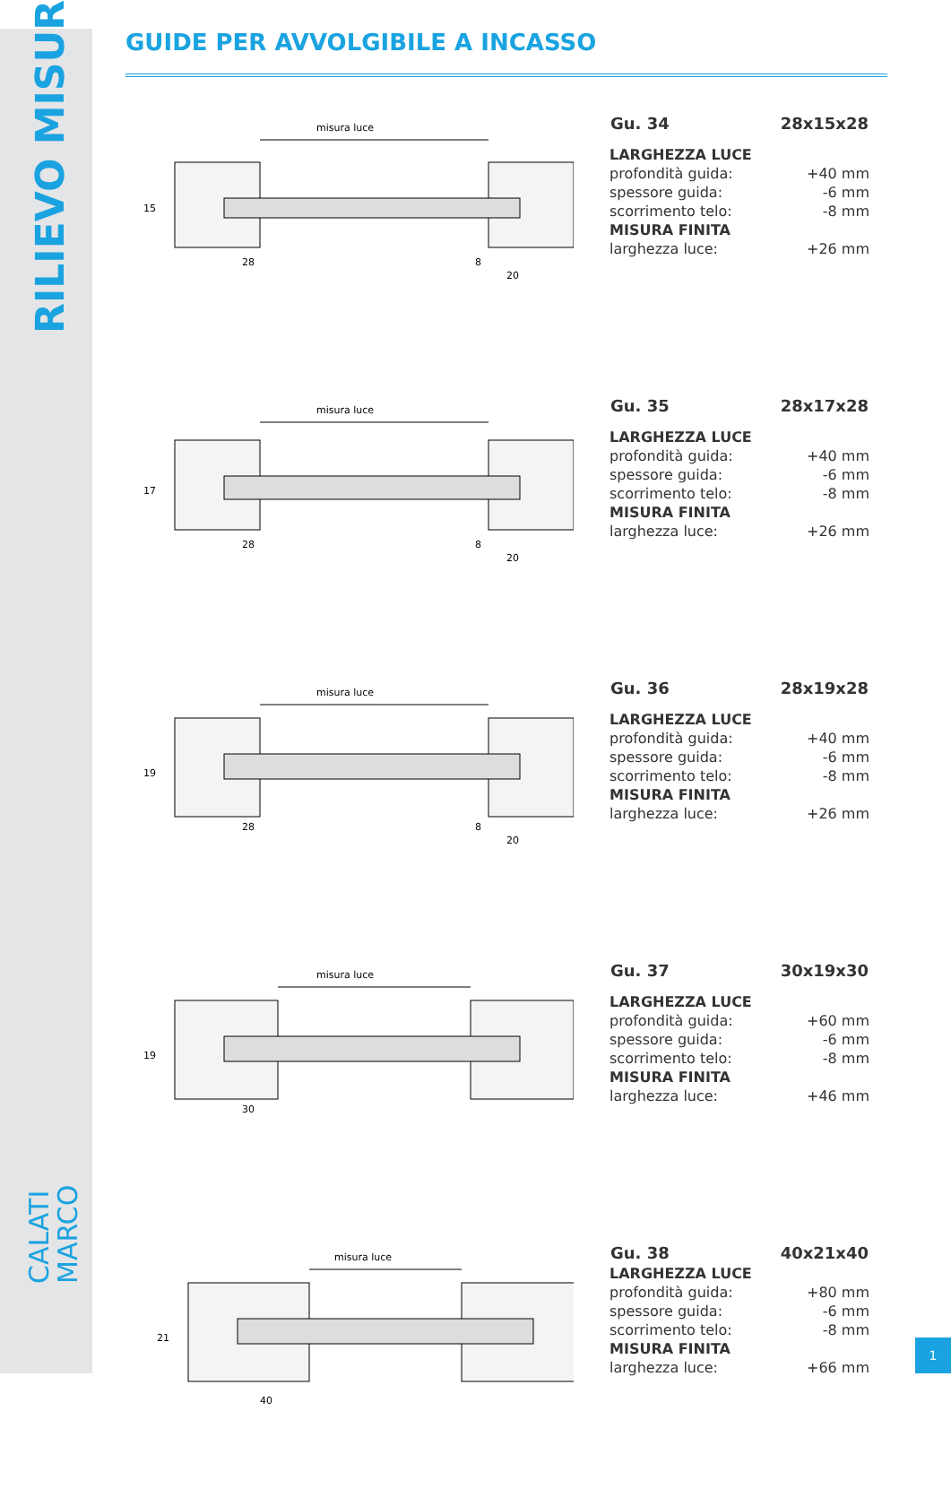RILIEVO MISURE
CALATI
MARCO
GUIDE PER AVVOLGIBILE A INCASSO
misura luce
15
28
8
20
| Gu. 34 | 28x15x28 |
| --- | --- |
| LARGHEZZA LUCE | |
| profondità guida: | +40 mm |
| spessore guida: | -6 mm |
| scorrimento telo: | -8 mm |
| MISURA FINITA | |
| larghezza luce: | +26 mm |
misura luce
17
28
8
20
| Gu. 35 | 28x17x28 |
| --- | --- |
| LARGHEZZA LUCE | |
| profondità guida: | +40 mm |
| spessore guida: | -6 mm |
| scorrimento telo: | -8 mm |
| MISURA FINITA | |
| larghezza luce: | +26 mm |
misura luce
19
28
8
20
| Gu. 36 | 28x19x28 |
| --- | --- |
| LARGHEZZA LUCE | |
| profondità guida: | +40 mm |
| spessore guida: | -6 mm |
| scorrimento telo: | -8 mm |
| MISURA FINITA | |
| larghezza luce: | +26 mm |
misura luce
19
30
| Gu. 37 | 30x19x30 |
| --- | --- |
| LARGHEZZA LUCE | |
| profondità guida: | +60 mm |
| spessore guida: | -6 mm |
| scorrimento telo: | -8 mm |
| MISURA FINITA | |
| larghezza luce: | +46 mm |
misura luce
21
40
| Gu. 38 | 40x21x40 |
| --- | --- |
| LARGHEZZA LUCE | |
| profondità guida: | +80 mm |
| spessore guida: | -6 mm |
| scorrimento telo: | -8 mm |
| MISURA FINITA | |
| larghezza luce: | +66 mm |
1